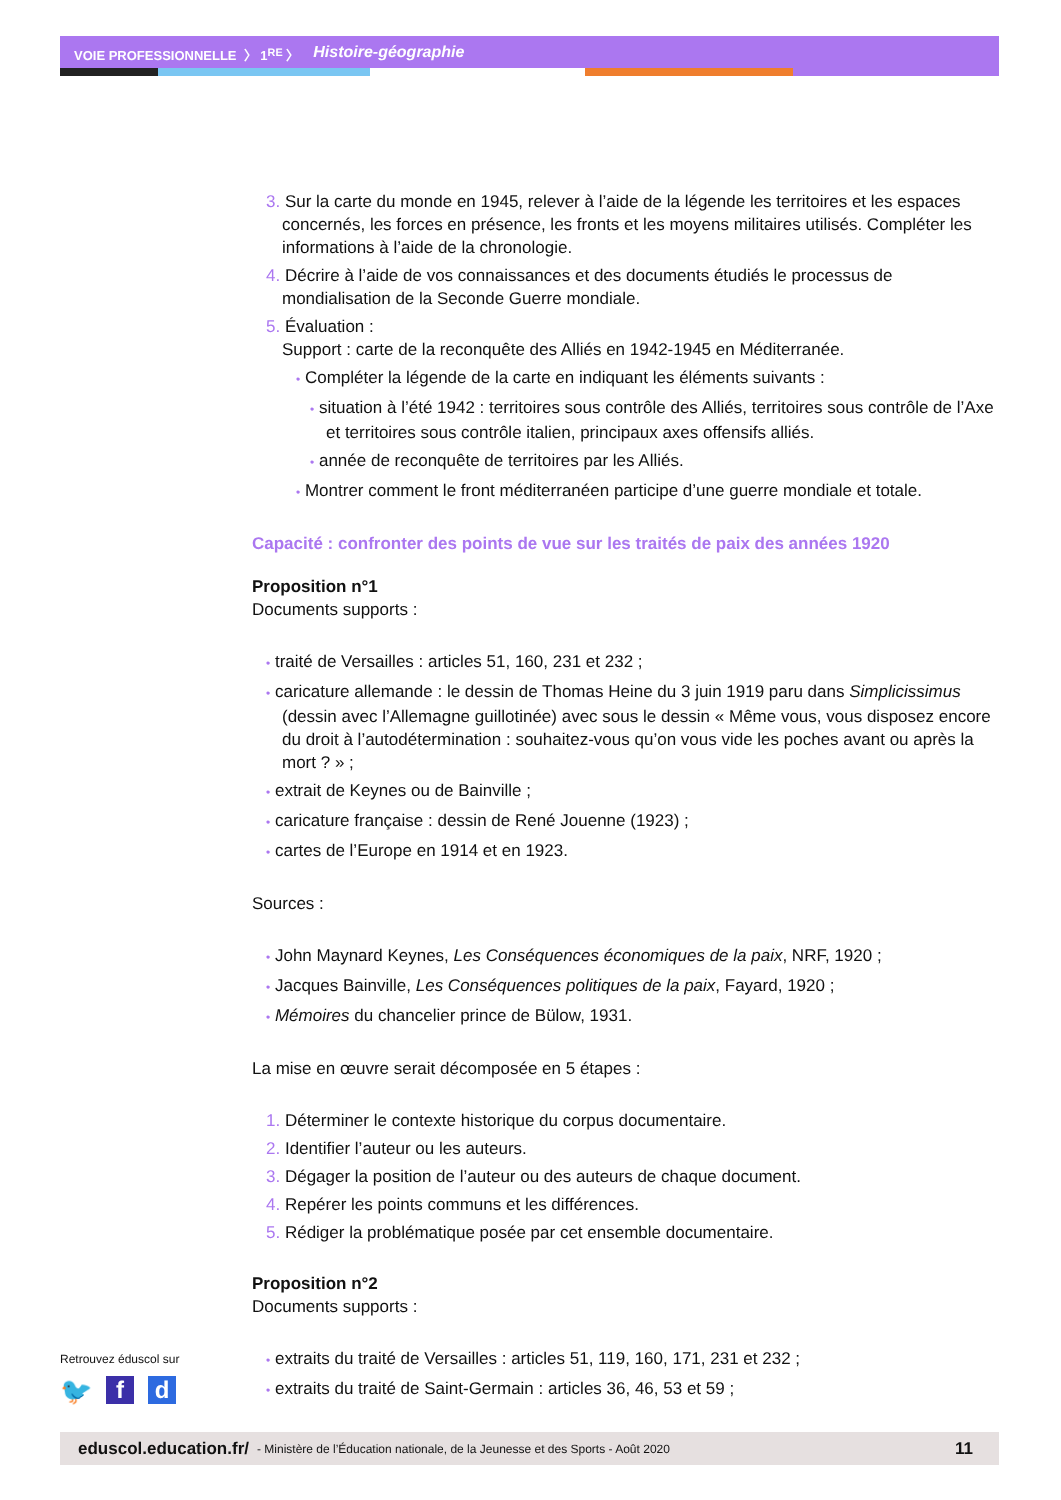VOIE PROFESSIONNELLE 〉 1<sup>RE</sup> 〉 Histoire-géographie
3. Sur la carte du monde en 1945, relever à l’aide de la légende les territoires et les espaces concernés, les forces en présence, les fronts et les moyens militaires utilisés. Compléter les informations à l’aide de la chronologie.
4. Décrire à l’aide de vos connaissances et des documents étudiés le processus de mondialisation de la Seconde Guerre mondiale.
5. Évaluation :
Support : carte de la reconquête des Alliés en 1942-1945 en Méditerranée.
• Compléter la légende de la carte en indiquant les éléments suivants :
• situation à l’été 1942 : territoires sous contrôle des Alliés, territoires sous contrôle de l’Axe et territoires sous contrôle italien, principaux axes offensifs alliés.
• année de reconquête de territoires par les Alliés.
• Montrer comment le front méditerranéen participe d’une guerre mondiale et totale.
Capacité : confronter des points de vue sur les traités de paix des années 1920
Proposition n°1
Documents supports :
• traité de Versailles : articles 51, 160, 231 et 232 ;
• caricature allemande : le dessin de Thomas Heine du 3 juin 1919 paru dans Simplicissimus (dessin avec l’Allemagne guillotinée) avec sous le dessin « Même vous, vous disposez encore du droit à l’autodétermination : souhaitez-vous qu’on vous vide les poches avant ou après la mort ? » ;
• extrait de Keynes ou de Bainville ;
• caricature française : dessin de René Jouenne (1923) ;
• cartes de l’Europe en 1914 et en 1923.
Sources :
• John Maynard Keynes, Les Conséquences économiques de la paix, NRF, 1920 ;
• Jacques Bainville, Les Conséquences politiques de la paix, Fayard, 1920 ;
• Mémoires du chancelier prince de Bülow, 1931.
La mise en œuvre serait décomposée en 5 étapes :
1. Déterminer le contexte historique du corpus documentaire.
2. Identifier l’auteur ou les auteurs.
3. Dégager la position de l’auteur ou des auteurs de chaque document.
4. Repérer les points communs et les différences.
5. Rédiger la problématique posée par cet ensemble documentaire.
Proposition n°2
Documents supports :
• extraits du traité de Versailles : articles 51, 119, 160, 171, 231 et 232 ;
• extraits du traité de Saint-Germain : articles 36, 46, 53 et 59 ;
Retrouvez éduscol sur
🐦 f d
eduscol.education.fr/ - Ministère de l’Éducation nationale, de la Jeunesse et des Sports - Août 2020 11